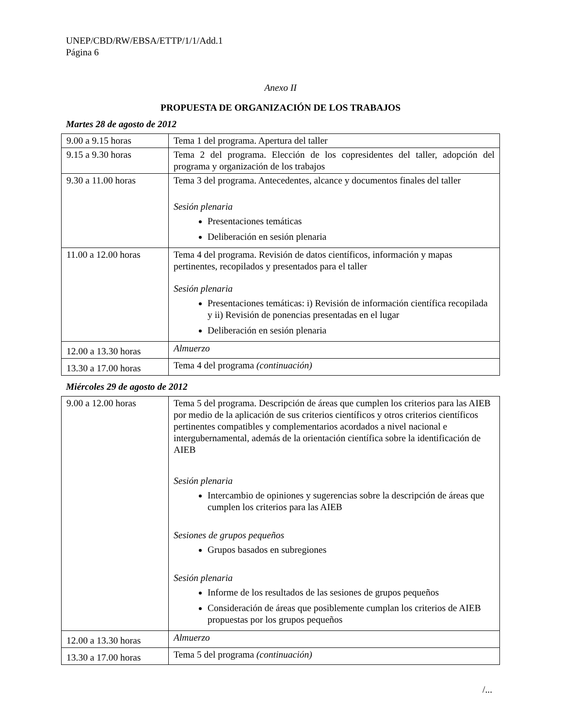UNEP/CBD/RW/EBSA/ETTP/1/1/Add.1
Página 6
Anexo II
PROPUESTA DE ORGANIZACIÓN DE LOS TRABAJOS
Martes 28 de agosto de 2012
| 9.00 a 9.15 horas | Tema 1 del programa. Apertura del taller |
| 9.15 a 9.30 horas | Tema 2 del programa. Elección de los copresidentes del taller, adopción del programa y organización de los trabajos |
| 9.30 a 11.00 horas | Tema 3 del programa. Antecedentes, alcance y documentos finales del taller Sesión plenaria Presentaciones temáticas Deliberación en sesión plenaria |
| 11.00 a 12.00 horas | Tema 4 del programa. Revisión de datos científicos, información y mapas pertinentes, recopilados y presentados para el taller Sesión plenaria Presentaciones temáticas: i) Revisión de información científica recopilada y ii) Revisión de ponencias presentadas en el lugar Deliberación en sesión plenaria |
| 12.00 a 13.30 horas | Almuerzo |
| 13.30 a 17.00 horas | Tema 4 del programa (continuación) |
Miércoles 29 de agosto de 2012
| 9.00 a 12.00 horas | Tema 5 del programa. Descripción de áreas que cumplen los criterios para las AIEB por medio de la aplicación de sus criterios científicos y otros criterios científicos pertinentes compatibles y complementarios acordados a nivel nacional e intergubernamental, además de la orientación científica sobre la identificación de AIEB Sesión plenaria Intercambio de opiniones y sugerencias sobre la descripción de áreas que cumplen los criterios para las AIEB Sesiones de grupos pequeños Grupos basados en subregiones Sesión plenaria Informe de los resultados de las sesiones de grupos pequeños Consideración de áreas que posiblemente cumplan los criterios de AIEB propuestas por los grupos pequeños |
| 12.00 a 13.30 horas | Almuerzo |
| 13.30 a 17.00 horas | Tema 5 del programa (continuación) |
/...